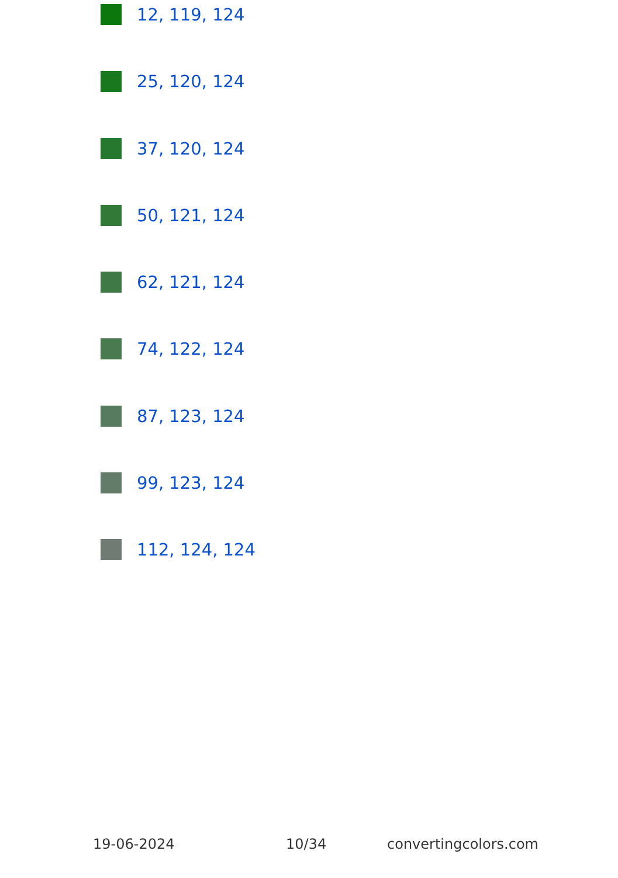12, 119, 124
25, 120, 124
37, 120, 124
50, 121, 124
62, 121, 124
74, 122, 124
87, 123, 124
99, 123, 124
112, 124, 124
19-06-2024 10/34 convertingcolors.com